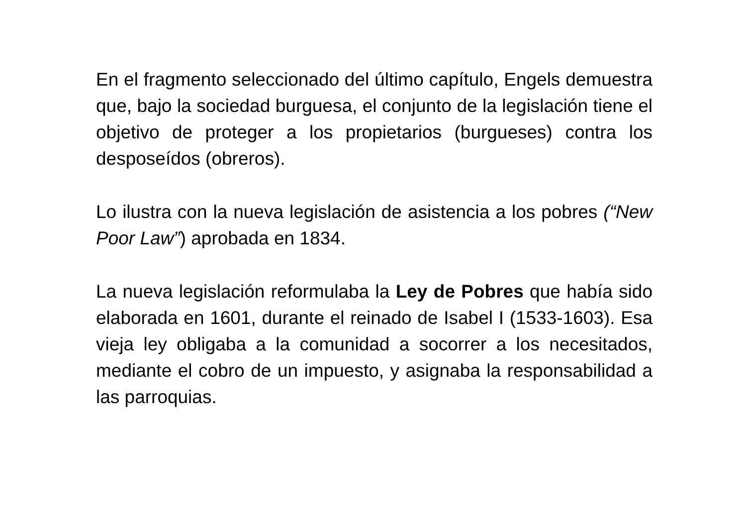En el fragmento seleccionado del último capítulo, Engels demuestra que, bajo la sociedad burguesa, el conjunto de la legislación tiene el objetivo de proteger a los propietarios (burgueses) contra los desposeídos (obreros).
Lo ilustra con la nueva legislación de asistencia a los pobres (“New Poor Law”) aprobada en 1834.
La nueva legislación reformulaba la Ley de Pobres que había sido elaborada en 1601, durante el reinado de Isabel I (1533-1603). Esa vieja ley obligaba a la comunidad a socorrer a los necesitados, mediante el cobro de un impuesto, y asignaba la responsabilidad a las parroquias.